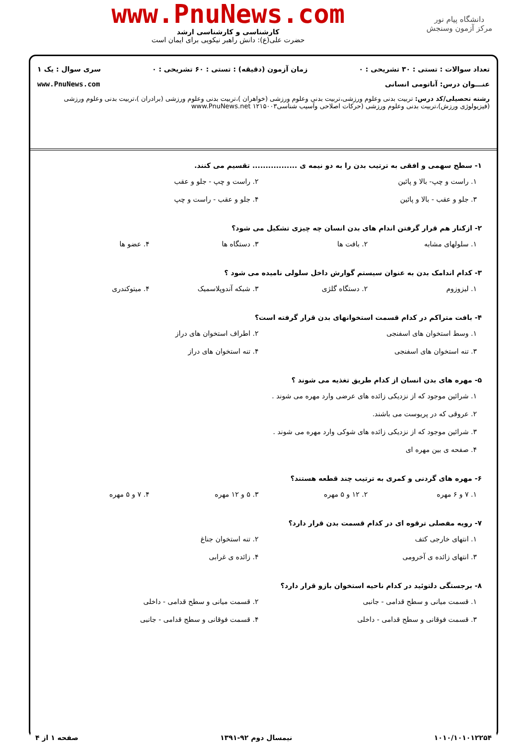دانشگاه پیام نور
مرکز آزمون وسنجش
www.PnuNews.com
کارشناسی و کارشناسی ارشد
حضرت علی(ع): دانش راهبر نیکویی برای ایمان است
تعداد سوالات : تستی : ۳۰ تشریحی : ۰ زمان آزمون (دقیقه) : تستی : ۶۰ تشریحی : ۰ سری سوال : یک ۱
عنـــوان درس: آناتومی انسانی www.PnuNews.com
رشته تحصیلی/کد درس: تربیت بدنی وعلوم ورزشی،تربیت بدنی وعلوم ورزشی (خواهران )،تربیت بدنی وعلوم ورزشی (برادران )،تربیت بدنی وعلوم ورزشی (فیزیولوژی ورزش)،تربیت بدنی وعلوم ورزشی (حرکات اصلاحی وآسیب شناسی۱۲۱۵۰۰۳ www.PnuNews.net
۱- سطح سهمی و افقی به ترتیب بدن را به دو نیمه ی ................. تقسیم می کنند.
۱. راست و چپ- بالا و پائین ۲. راست و چپ - جلو و عقب ۳. جلو و عقب - بالا و پائین ۴. جلو و عقب - راست و چپ
۲- ازکنار هم قرار گرفتن اندام های بدن انسان چه چیزی تشکیل می شود؟
۱. سلولهای مشابه ۲. بافت ها ۳. دستگاه ها ۴. عضو ها
۳- کدام اندامک بدن به عنوان سیستم گوارش داخل سلولی نامیده می شود ؟
۱. لیزوزوم ۲. دستگاه گلژی ۳. شبکه آندوپلاسمیک ۴. میتوکندری
۴- بافت متراکم در کدام قسمت استخوانهای بدن قرار گرفته است؟
۱. وسط استخوان های اسفنجی ۲. اطراف استخوان های دراز ۳. تنه استخوان های اسفنجی ۴. تنه استخوان های دراز
۵- مهره های بدن انسان از کدام طریق تغذیه می شوند ؟
۱. شرائین موجود که از نزدیکی زائده های عرضی وارد مهره می شوند . ۲. عروقی که در پریوست می باشند. ۳. شرائین موجود که از نزدیکی زائده های شوکی وارد مهره می شوند . ۴. صفحه ی بین مهره ای
۶- مهره های گردنی و کمری به ترتیب چند قطعه هستند؟
۱. ۷ و ۶ مهره ۲. ۱۲ و ۵ مهره ۳. ۵ و ۱۲ مهره ۴. ۷ و ۵ مهره
۷- رویه مفصلی ترقوه ای در کدام قسمت بدن قرار دارد؟
۱. انتهای خارجی کتف ۲. تنه استخوان جناغ ۳. انتهای زائده ی آخرومی ۴. زائده ی غرابی
۸- برجستگی دلتوئید در کدام ناحیه استخوان بازو قرار دارد؟
۱. قسمت میانی و سطح قدامی - جانبی ۲. قسمت میانی و سطح قدامی - داخلی ۳. قسمت فوقانی و سطح قدامی - داخلی ۴. قسمت فوقانی و سطح قدامی - جانبی
۱۰۱۰/۱۰۱۰۱۲۲۵۴ نیمسال دوم ۹۲-۱۳۹۱ صفحه ۱ از ۴